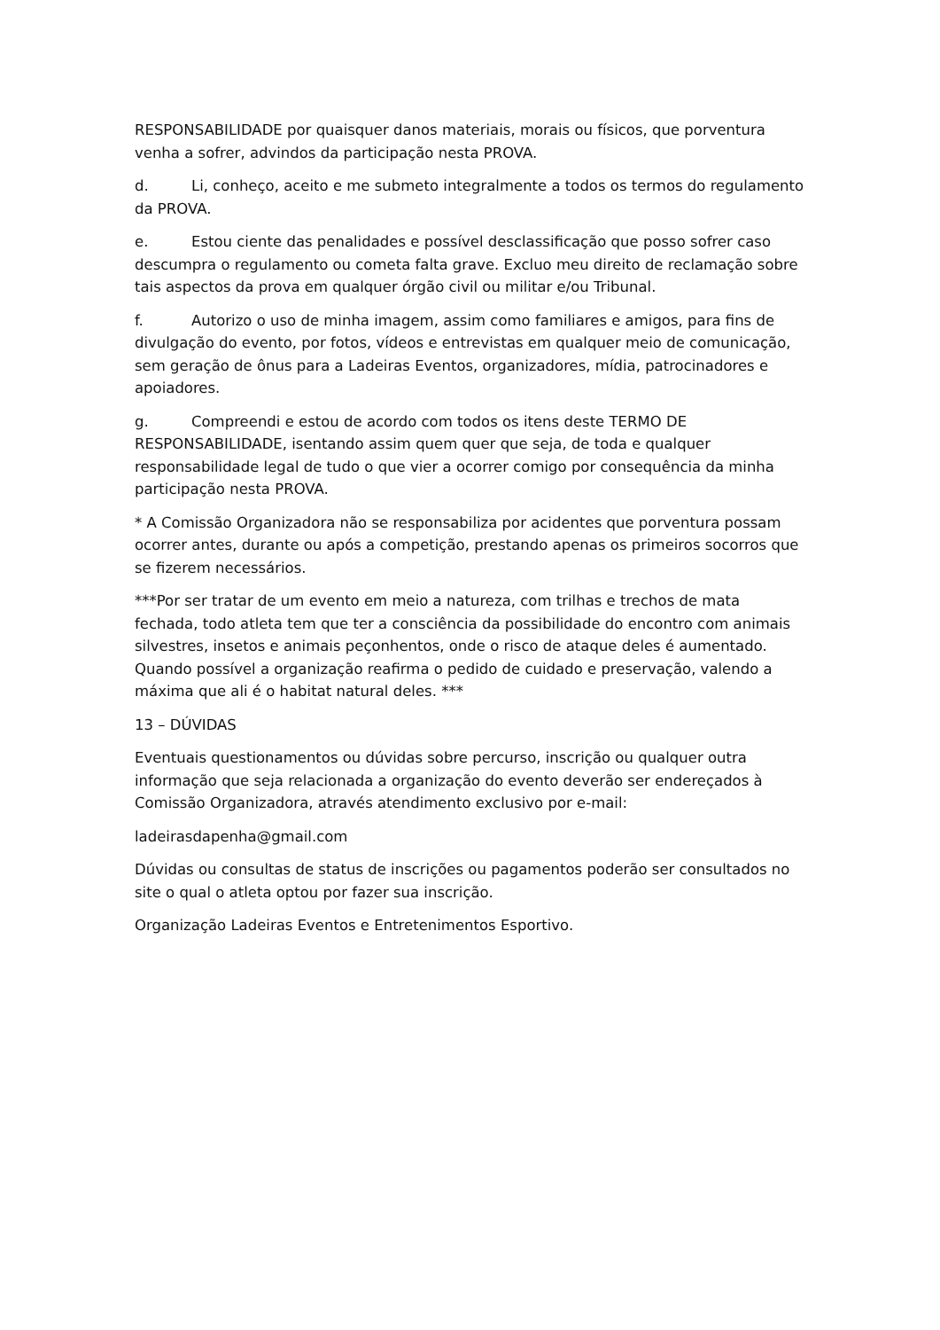RESPONSABILIDADE por quaisquer danos materiais, morais ou físicos, que porventura venha a sofrer, advindos da participação nesta PROVA.
d. Li, conheço, aceito e me submeto integralmente a todos os termos do regulamento da PROVA.
e. Estou ciente das penalidades e possível desclassificação que posso sofrer caso descumpra o regulamento ou cometa falta grave. Excluo meu direito de reclamação sobre tais aspectos da prova em qualquer órgão civil ou militar e/ou Tribunal.
f. Autorizo o uso de minha imagem, assim como familiares e amigos, para fins de divulgação do evento, por fotos, vídeos e entrevistas em qualquer meio de comunicação, sem geração de ônus para a Ladeiras Eventos, organizadores, mídia, patrocinadores e apoiadores.
g. Compreendi e estou de acordo com todos os itens deste TERMO DE RESPONSABILIDADE, isentando assim quem quer que seja, de toda e qualquer responsabilidade legal de tudo o que vier a ocorrer comigo por consequência da minha participação nesta PROVA.
* A Comissão Organizadora não se responsabiliza por acidentes que porventura possam ocorrer antes, durante ou após a competição, prestando apenas os primeiros socorros que se fizerem necessários.
***Por ser tratar de um evento em meio a natureza, com trilhas e trechos de mata fechada, todo atleta tem que ter a consciência da possibilidade do encontro com animais silvestres, insetos e animais peçonhentos, onde o risco de ataque deles é aumentado. Quando possível a organização reafirma o pedido de cuidado e preservação, valendo a máxima que ali é o habitat natural deles. ***
13 – DÚVIDAS
Eventuais questionamentos ou dúvidas sobre percurso, inscrição ou qualquer outra informação que seja relacionada a organização do evento deverão ser endereçados à Comissão Organizadora, através atendimento exclusivo por e-mail:
ladeirasdapenha@gmail.com
Dúvidas ou consultas de status de inscrições ou pagamentos poderão ser consultados no site o qual o atleta optou por fazer sua inscrição.
Organização Ladeiras Eventos e Entretenimentos Esportivo.